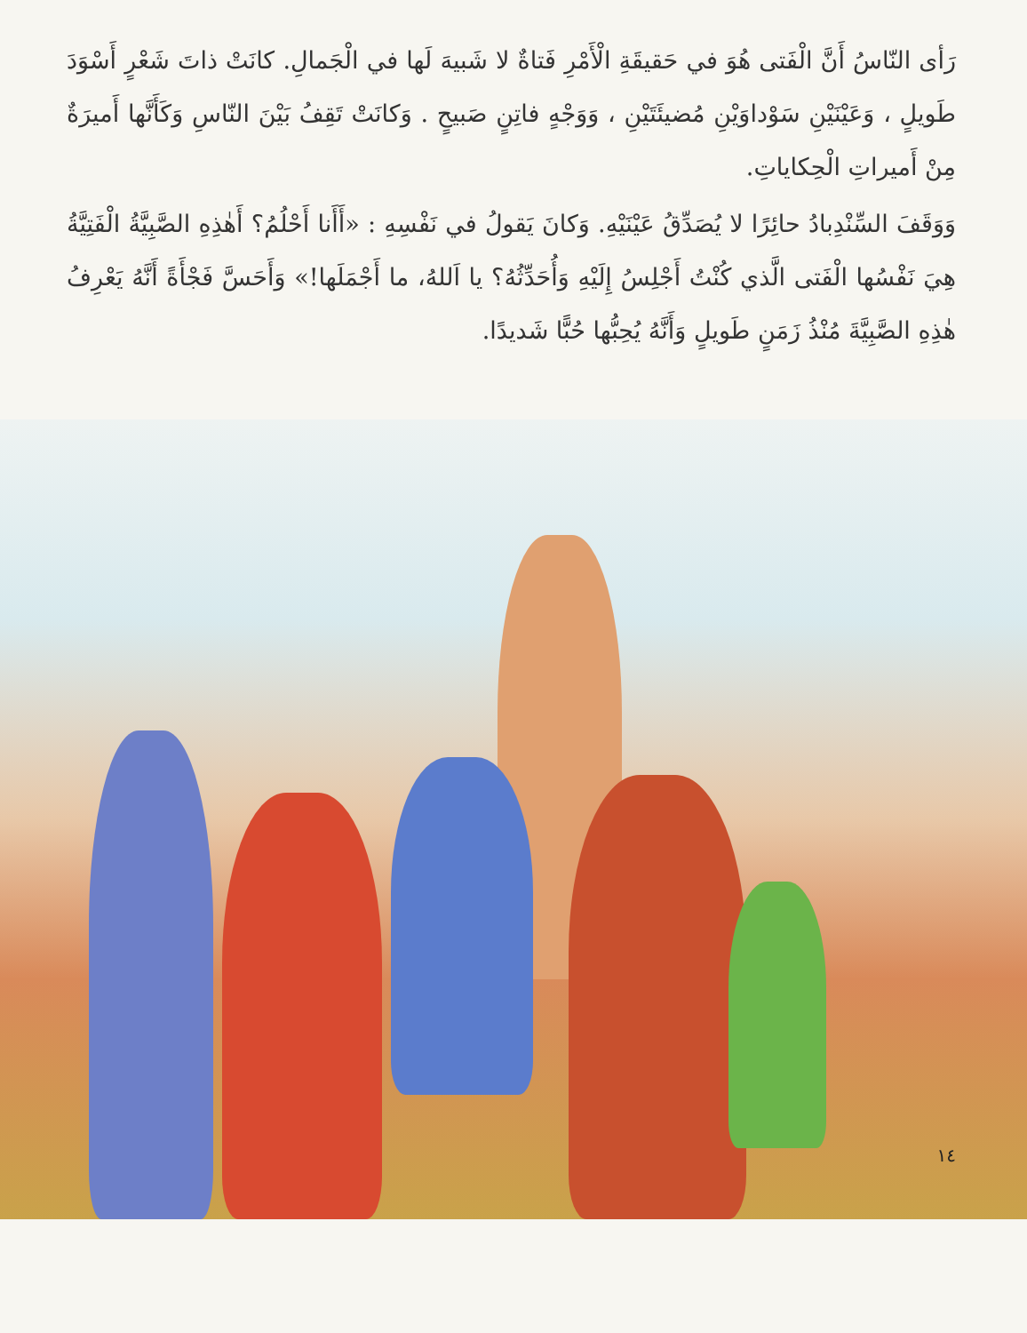رَأى النّاسُ أَنَّ الْفَتى هُوَ في حَقيقَةِ الْأَمْرِ فَتاةٌ لا شَبيهَ لَها في الْجَمالِ. كانَتْ ذاتَ شَعْرٍ أَسْوَدَ طَويلٍ ، وَعَيْنَيْنِ سَوْداوَيْنِ مُضيئَتَيْنِ ، وَوَجْهٍ فاتِنٍ صَبيحٍ . وَكانَتْ تَقِفُ بَيْنَ النّاسِ وَكَأَنَّها أَميرَةٌ مِنْ أَميراتِ الْحِكاياتِ.
وَوَقَفَ السِّنْدِبادُ حائِرًا لا يُصَدِّقُ عَيْنَيْهِ. وَكانَ يَقولُ في نَفْسِهِ : «أَأَنا أَحْلُمُ؟ أَهٰذِهِ الصَّبِيَّةُ الْفَتِيَّةُ هِيَ نَفْسُها الْفَتى الَّذي كُنْتُ أَجْلِسُ إِلَيْهِ وَأُحَدِّثُهُ؟ يا اَللهُ، ما أَجْمَلَها!» وَأَحَسَّ فَجْأَةً أَنَّهُ يَعْرِفُ هٰذِهِ الصَّبِيَّةَ مُنْذُ زَمَنٍ طَويلٍ وَأَنَّهُ يُحِبُّها حُبًّا شَديدًا.
١٤